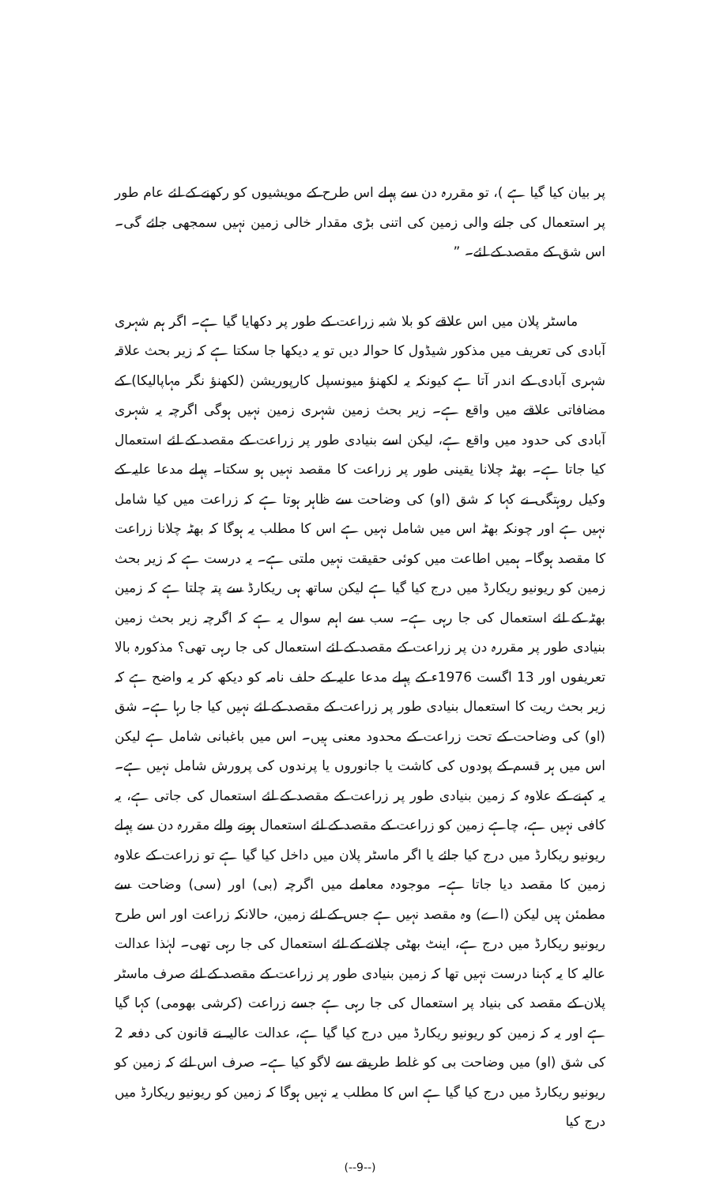پر بیان کیا گیا ہے )، تو مقررہ دن سے پہلے اس طرح کے مویشیوں کو رکھنے کے لئے عام طور پر استعمال کی جانے والی زمین کی اتنی بڑی مقدار خالی زمین نہیں سمجھی جائے گی۔ اس شق کے مقصد کے لئے۔ ”
ماسٹر پلان میں اس علاقے کو بلا شبہ زراعت کے طور پر دکھایا گیا ہے۔ اگر ہم شہری آبادی کی تعریف میں مذکور شیڈول کا حوالہ دیں تو یہ دیکھا جا سکتا ہے کہ زیر بحث علاقہ شہری آبادی کے اندر آتا ہے کیونکہ یہ لکھنؤ میونسپل کارپوریشن (لکھنؤ نگر مہاپالیکا) کے مضافاتی علاقے میں واقع ہے۔ زیر بحث زمین شہری زمین نہیں ہوگی اگرچہ یہ شہری آبادی کی حدود میں واقع ہے، لیکن اسے بنیادی طور پر زراعت کے مقصد کے لئے استعمال کیا جاتا ہے۔ بھٹہ چلانا یقینی طور پر زراعت کا مقصد نہیں ہو سکتا۔ پہلے مدعا علیہ کے وکیل روہتگی نے کہا کہ شق (او) کی وضاحت سے ظاہر ہوتا ہے کہ زراعت میں کیا شامل نہیں ہے اور چونکہ بھٹہ اس میں شامل نہیں ہے اس کا مطلب یہ ہوگا کہ بھٹہ چلانا زراعت کا مقصد ہوگا۔ ہمیں اطاعت میں کوئی حقیقت نہیں ملتی ہے۔ یہ درست ہے کہ زیر بحث زمین کو ریونیو ریکارڈ میں درج کیا گیا ہے لیکن ساتھ ہی ریکارڈ سے پتہ چلتا ہے کہ زمین بھٹہ کے لئے استعمال کی جا رہی ہے۔ سب سے اہم سوال یہ ہے کہ اگرچہ زیر بحث زمین بنیادی طور پر مقررہ دن پر زراعت کے مقصد کے لئے استعمال کی جا رہی تھی؟ مذکورہ بالا تعریفوں اور 13 اگست 1976ء کے پہلے مدعا علیہ کے حلف نامہ کو دیکھ کر یہ واضح ہے کہ زیر بحث ریت کا استعمال بنیادی طور پر زراعت کے مقصد کے لئے نہیں کیا جا رہا ہے۔ شق (او) کی وضاحت کے تحت زراعت کے محدود معنی ہیں۔ اس میں باغبانی شامل ہے لیکن اس میں ہر قسم کے پودوں کی کاشت یا جانوروں یا پرندوں کی پرورش شامل نہیں ہے۔ یہ کہنے کے علاوہ کہ زمین بنیادی طور پر زراعت کے مقصد کے لئے استعمال کی جاتی ہے، یہ کافی نہیں ہے، چاہے زمین کو زراعت کے مقصد کے لئے استعمال ہونے والے مقررہ دن سے پہلے ریونیو ریکارڈ میں درج کیا جائے یا اگر ماسٹر پلان میں داخل کیا گیا ہے تو زراعت کے علاوہ زمین کا مقصد دیا جاتا ہے۔ موجودہ معاملے میں اگرچہ (بی) اور (سی) وضاحت سے مطمئن ہیں لیکن (اے) وہ مقصد نہیں ہے جس کے لئے زمین، حالانکہ زراعت اور اس طرح ریونیو ریکارڈ میں درج ہے، اینٹ بھٹی چلانے کے لئے استعمال کی جا رہی تھی۔ لہٰذا عدالت عالیہ کا یہ کہنا درست نہیں تھا کہ زمین بنیادی طور پر زراعت کے مقصد کے لئے صرف ماسٹر پلان کے مقصد کی بنیاد پر استعمال کی جا رہی ہے جسے زراعت (کرشی بھومی) کہا گیا ہے اور یہ کہ زمین کو ریونیو ریکارڈ میں درج کیا گیا ہے، عدالت عالیہ نے قانون کی دفعہ 2 کی شق (او) میں وضاحت بی کو غلط طریقے سے لاگو کیا ہے۔ صرف اس لئے کہ زمین کو ریونیو ریکارڈ میں درج کیا گیا ہے اس کا مطلب یہ نہیں ہوگا کہ زمین کو ریونیو ریکارڈ میں درج کیا
(--9--)